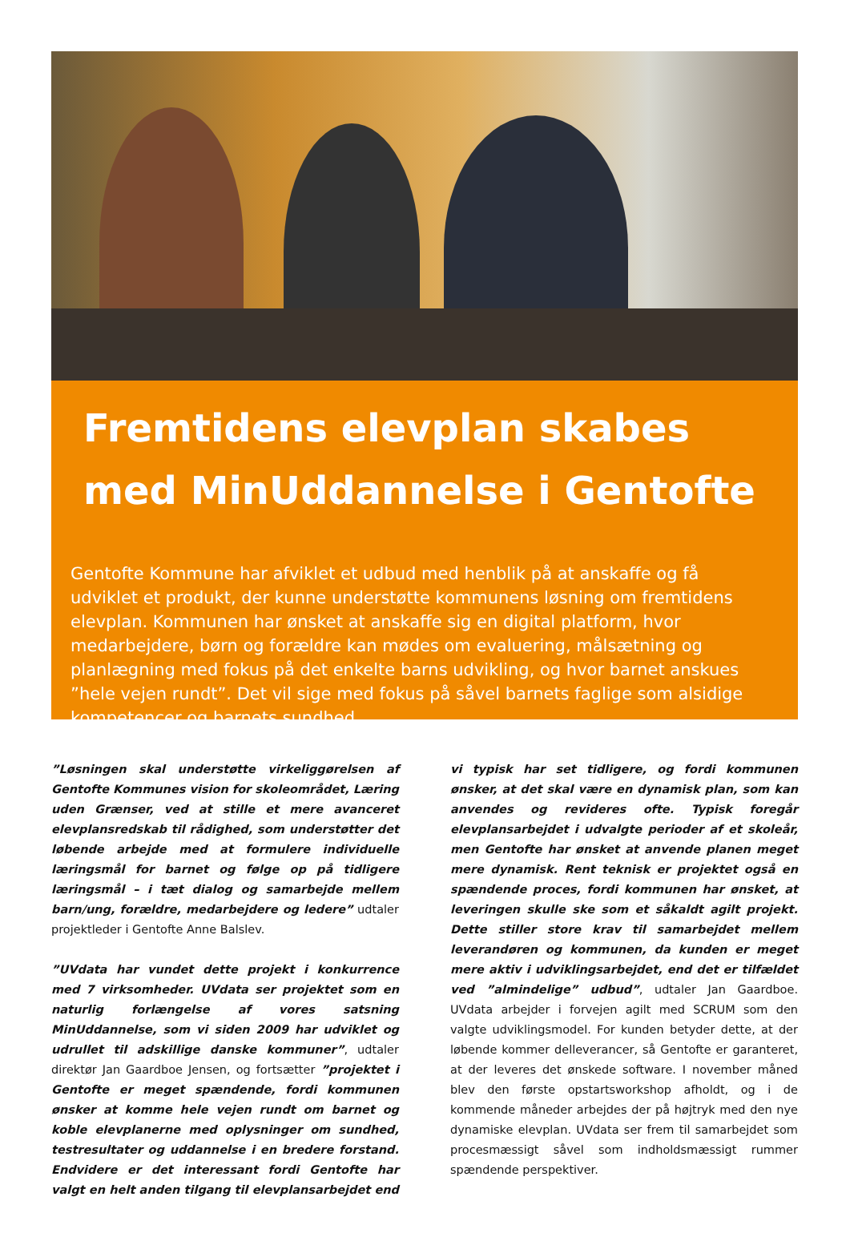Fremtidens elevplan skabes
med MinUddannelse i Gentofte
Gentofte Kommune har afviklet et udbud med henblik på at anskaffe og få udviklet et produkt, der kunne understøtte kommunens løsning om fremtidens elevplan. Kommunen har ønsket at anskaffe sig en digital platform, hvor medarbejdere, børn og forældre kan mødes om evaluering, målsætning og planlægning med fokus på det enkelte barns udvikling, og hvor barnet anskues ”hele vejen rundt”. Det vil sige med fokus på såvel barnets faglige som alsidige kompetencer og barnets sundhed.
”Løsningen skal understøtte virkeliggørelsen af Gentofte Kommunes vision for skoleområdet, Læring uden Grænser, ved at stille et mere avanceret elevplansredskab til rådighed, som understøtter det løbende arbejde med at formulere individuelle læringsmål for barnet og følge op på tidligere læringsmål – i tæt dialog og samarbejde mellem barn/ung, forældre, medarbejdere og ledere” udtaler projektleder i Gentofte Anne Balslev.
”UVdata har vundet dette projekt i konkurrence med 7 virksomheder. UVdata ser projektet som en naturlig forlængelse af vores satsning MinUddannelse, som vi siden 2009 har udviklet og udrullet til adskillige danske kommuner”, udtaler direktør Jan Gaardboe Jensen, og fortsætter ”projektet i Gentofte er meget spændende, fordi kommunen ønsker at komme hele vejen rundt om barnet og koble elevplanerne med oplysninger om sundhed, testresultater og uddannelse i en bredere forstand. Endvidere er det interessant fordi Gentofte har valgt en helt anden tilgang til elevplansarbejdet end vi typisk har set tidligere, og fordi kommunen ønsker, at det skal være en dynamisk plan, som kan anvendes og revideres ofte. Typisk foregår elevplansarbejdet i udvalgte perioder af et skoleår, men Gentofte har ønsket at anvende planen meget mere dynamisk. Rent teknisk er projektet også en spændende proces, fordi kommunen har ønsket, at leveringen skulle ske som et såkaldt agilt projekt. Dette stiller store krav til samarbejdet mellem leverandøren og kommunen, da kunden er meget mere aktiv i udviklingsarbejdet, end det er tilfældet ved ”almindelige” udbud”, udtaler Jan Gaardboe. UVdata arbejder i forvejen agilt med SCRUM som den valgte udviklingsmodel. For kunden betyder dette, at der løbende kommer delleverancer, så Gentofte er garanteret, at der leveres det ønskede software. I november måned blev den første opstartsworkshop afholdt, og i de kommende måneder arbejdes der på højtryk med den nye dynamiske elevplan. UVdata ser frem til samarbejdet som procesmæssigt såvel som indholdsmæssigt rummer spændende perspektiver.